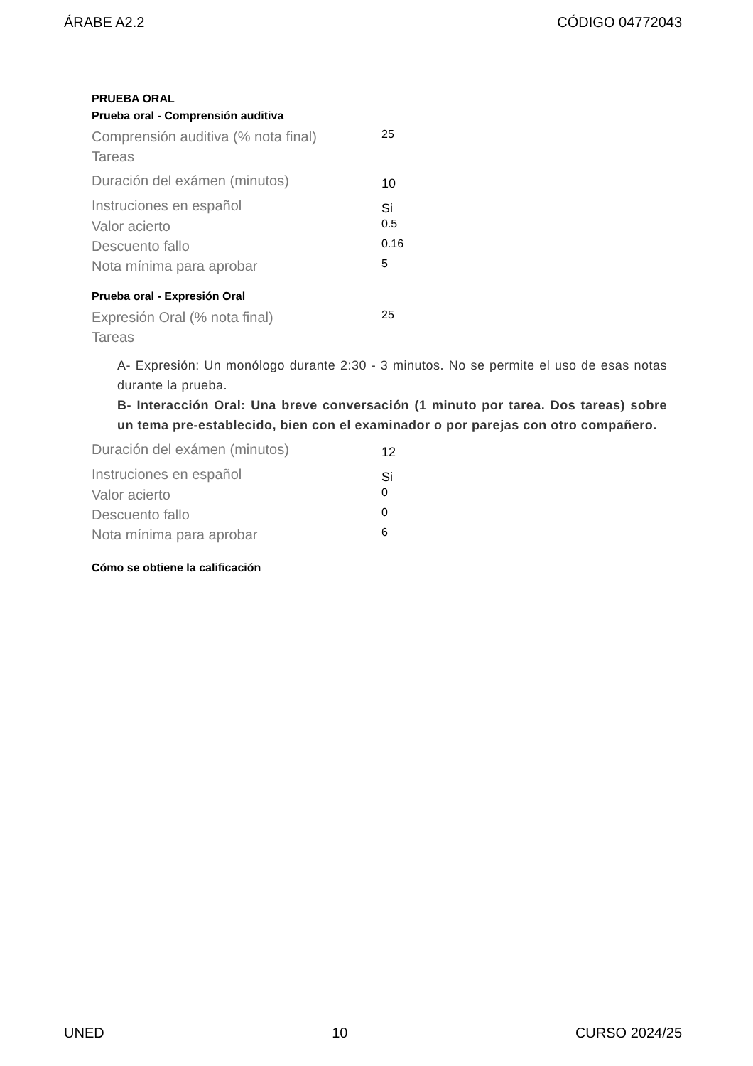ÁRABE A2.2 CÓDIGO 04772043
PRUEBA ORAL
Prueba oral - Comprensión auditiva
| Comprensión auditiva (% nota final) | 25 |
| Tareas | |
| Duración del exámen (minutos) | 10 |
| Instruciones en español | Si |
| Valor acierto | 0.5 |
| Descuento fallo | 0.16 |
| Nota mínima para aprobar | 5 |
Prueba oral - Expresión Oral
| Expresión Oral (% nota final) | 25 |
| Tareas | |
A- Expresión: Un monólogo durante 2:30 - 3 minutos. No se permite el uso de esas notas durante la prueba.
B- Interacción Oral: Una breve conversación (1 minuto por tarea. Dos tareas) sobre un tema pre-establecido, bien con el examinador o por parejas con otro compañero.
| Duración del exámen (minutos) | 12 |
| Instruciones en español | Si |
| Valor acierto | 0 |
| Descuento fallo | 0 |
| Nota mínima para aprobar | 6 |
Cómo se obtiene la calificación
UNED 10 CURSO 2024/25